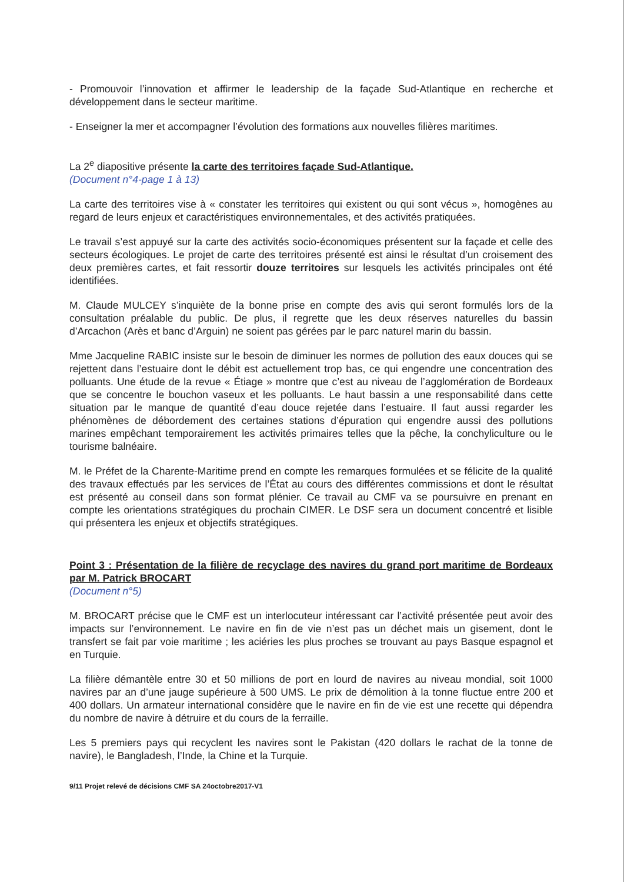- Promouvoir l’innovation et affirmer le leadership de la façade Sud-Atlantique en recherche et développement dans le secteur maritime.
- Enseigner la mer et accompagner l’évolution des formations aux nouvelles filières maritimes.
La 2<sup>e</sup> diapositive présente la carte des territoires façade Sud-Atlantique.
(Document n°4-page 1 à 13)
La carte des territoires vise à « constater les territoires qui existent ou qui sont vécus », homogènes au regard de leurs enjeux et caractéristiques environnementales, et des activités pratiquées.
Le travail s’est appuyé sur la carte des activités socio-économiques présentent sur la façade et celle des secteurs écologiques. Le projet de carte des territoires présenté est ainsi le résultat d’un croisement des deux premières cartes, et fait ressortir douze territoires sur lesquels les activités principales ont été identifiées.
M. Claude MULCEY s’inquiète de la bonne prise en compte des avis qui seront formulés lors de la consultation préalable du public. De plus, il regrette que les deux réserves naturelles du bassin d’Arcachon (Arès et banc d’Arguin) ne soient pas gérées par le parc naturel marin du bassin.
Mme Jacqueline RABIC insiste sur le besoin de diminuer les normes de pollution des eaux douces qui se rejettent dans l’estuaire dont le débit est actuellement trop bas, ce qui engendre une concentration des polluants. Une étude de la revue « Étiage » montre que c’est au niveau de l’agglomération de Bordeaux que se concentre le bouchon vaseux et les polluants. Le haut bassin a une responsabilité dans cette situation par le manque de quantité d’eau douce rejetée dans l’estuaire. Il faut aussi regarder les phénomènes de débordement des certaines stations d’épuration qui engendre aussi des pollutions marines empêchant temporairement les activités primaires telles que la pêche, la conchyliculture ou le tourisme balnéaire.
M. le Préfet de la Charente-Maritime prend en compte les remarques formulées et se félicite de la qualité des travaux effectués par les services de l’État au cours des différentes commissions et dont le résultat est présenté au conseil dans son format plénier. Ce travail au CMF va se poursuivre en prenant en compte les orientations stratégiques du prochain CIMER. Le DSF sera un document concentré et lisible qui présentera les enjeux et objectifs stratégiques.
Point 3 : Présentation de la filière de recyclage des navires du grand port maritime de Bordeaux par M. Patrick BROCART
(Document n°5)
M. BROCART précise que le CMF est un interlocuteur intéressant car l’activité présentée peut avoir des impacts sur l’environnement. Le navire en fin de vie n’est pas un déchet mais un gisement, dont le transfert se fait par voie maritime ; les aciéries les plus proches se trouvant au pays Basque espagnol et en Turquie.
La filière démantèle entre 30 et 50 millions de port en lourd de navires au niveau mondial, soit 1000 navires par an d’une jauge supérieure à 500 UMS. Le prix de démolition à la tonne fluctue entre 200 et 400 dollars. Un armateur international considère que le navire en fin de vie est une recette qui dépendra du nombre de navire à détruire et du cours de la ferraille.
Les 5 premiers pays qui recyclent les navires sont le Pakistan (420 dollars le rachat de la tonne de navire), le Bangladesh, l’Inde, la Chine et la Turquie.
9/11 Projet relevé de décisions CMF SA 24octobre2017-V1